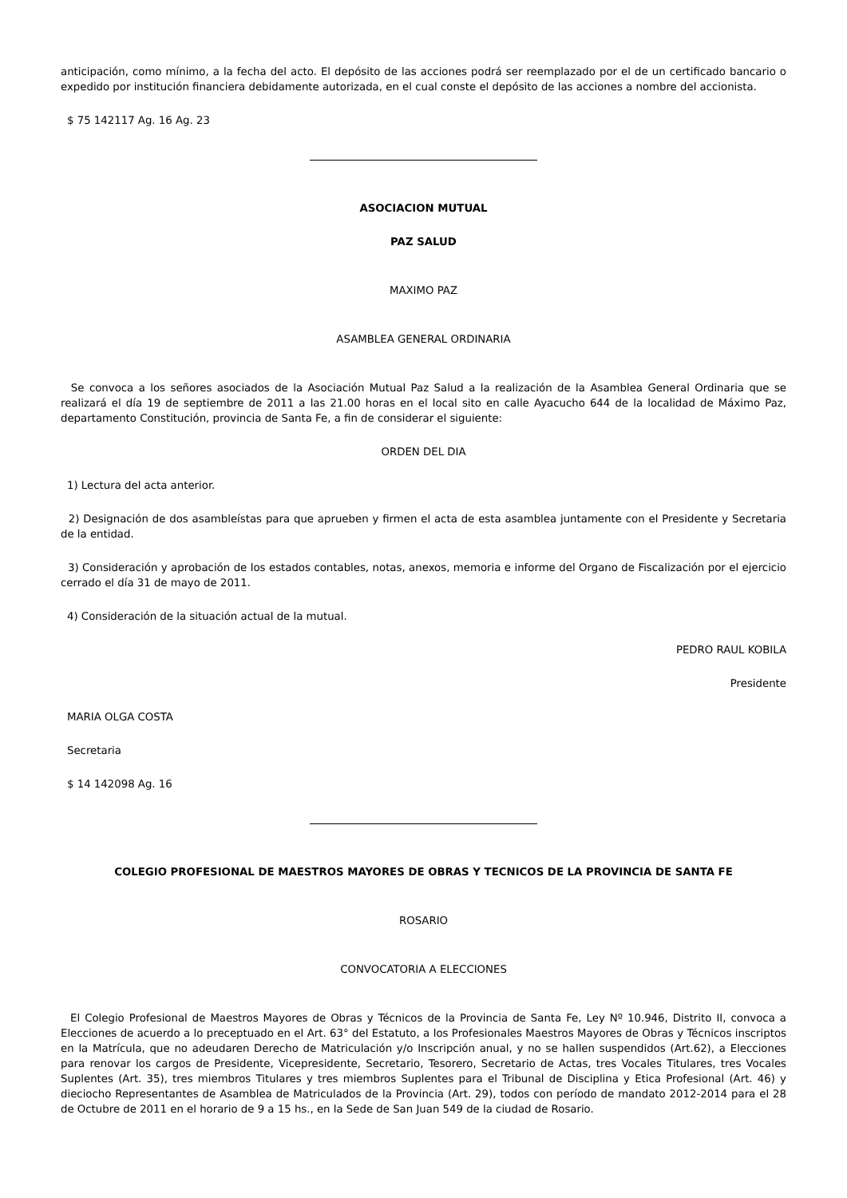anticipación, como mínimo, a la fecha del acto. El depósito de las acciones podrá ser reemplazado por el de un certificado bancario o expedido por institución financiera debidamente autorizada, en el cual conste el depósito de las acciones a nombre del accionista.
$ 75 142117 Ag. 16 Ag. 23
ASOCIACION MUTUAL
PAZ SALUD
MAXIMO PAZ
ASAMBLEA GENERAL ORDINARIA
Se convoca a los señores asociados de la Asociación Mutual Paz Salud a la realización de la Asamblea General Ordinaria que se realizará el día 19 de septiembre de 2011 a las 21.00 horas en el local sito en calle Ayacucho 644 de la localidad de Máximo Paz, departamento Constitución, provincia de Santa Fe, a fin de considerar el siguiente:
ORDEN DEL DIA
1) Lectura del acta anterior.
2) Designación de dos asambleístas para que aprueben y firmen el acta de esta asamblea juntamente con el Presidente y Secretaria de la entidad.
3) Consideración y aprobación de los estados contables, notas, anexos, memoria e informe del Organo de Fiscalización por el ejercicio cerrado el día 31 de mayo de 2011.
4) Consideración de la situación actual de la mutual.
PEDRO RAUL KOBILA
Presidente
MARIA OLGA COSTA
Secretaria
$ 14 142098 Ag. 16
COLEGIO PROFESIONAL DE MAESTROS MAYORES DE OBRAS Y TECNICOS DE LA PROVINCIA DE SANTA FE
ROSARIO
CONVOCATORIA A ELECCIONES
El Colegio Profesional de Maestros Mayores de Obras y Técnicos de la Provincia de Santa Fe, Ley Nº 10.946, Distrito II, convoca a Elecciones de acuerdo a lo preceptuado en el Art. 63° del Estatuto, a los Profesionales Maestros Mayores de Obras y Técnicos inscriptos en la Matrícula, que no adeudaren Derecho de Matriculación y/o Inscripción anual, y no se hallen suspendidos (Art.62), a Elecciones para renovar los cargos de Presidente, Vicepresidente, Secretario, Tesorero, Secretario de Actas, tres Vocales Titulares, tres Vocales Suplentes (Art. 35), tres miembros Titulares y tres miembros Suplentes para el Tribunal de Disciplina y Etica Profesional (Art. 46) y dieciocho Representantes de Asamblea de Matriculados de la Provincia (Art. 29), todos con período de mandato 2012-2014 para el 28 de Octubre de 2011 en el horario de 9 a 15 hs., en la Sede de San Juan 549 de la ciudad de Rosario.